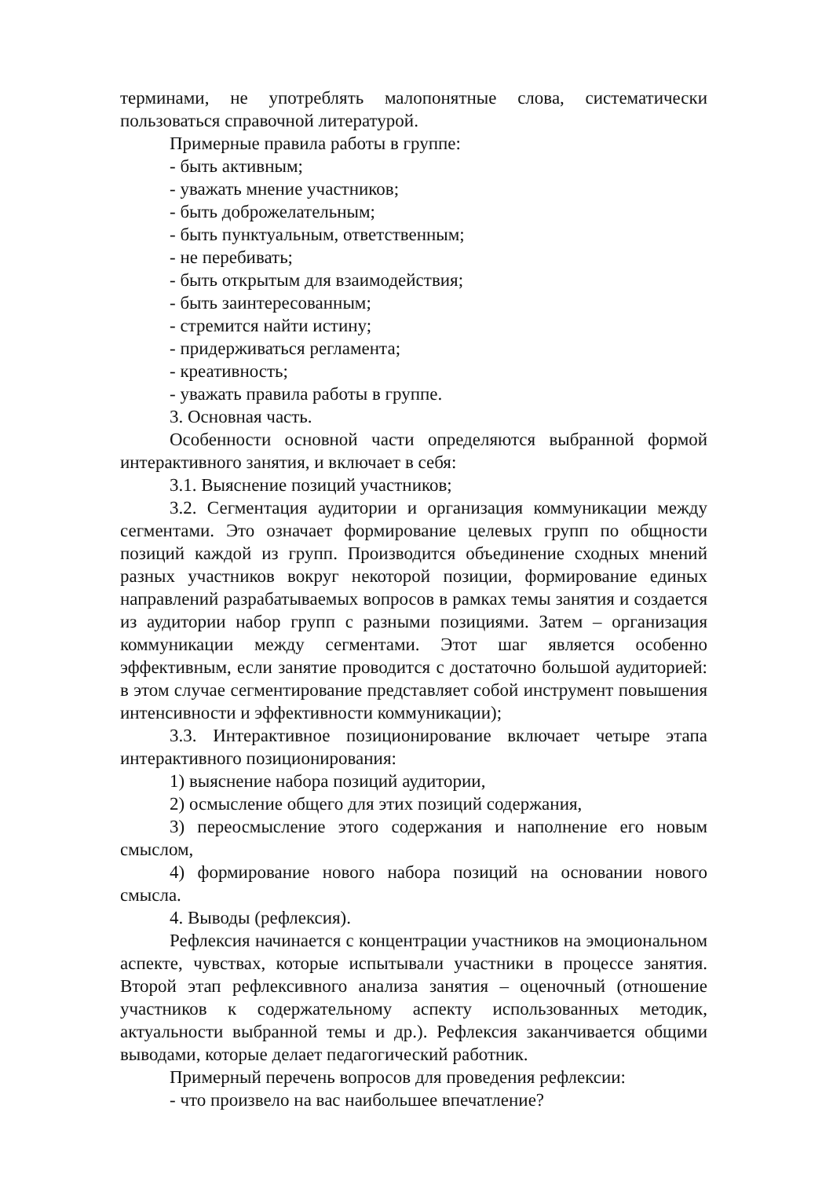терминами, не употреблять малопонятные слова, систематически пользоваться справочной литературой.
Примерные правила работы в группе:
- быть активным;
- уважать мнение участников;
- быть доброжелательным;
- быть пунктуальным, ответственным;
- не перебивать;
- быть открытым для взаимодействия;
- быть заинтересованным;
- стремится найти истину;
- придерживаться регламента;
- креативность;
- уважать правила работы в группе.
3. Основная часть.
Особенности основной части определяются выбранной формой интерактивного занятия, и включает в себя:
3.1. Выяснение позиций участников;
3.2. Сегментация аудитории и организация коммуникации между сегментами. Это означает формирование целевых групп по общности позиций каждой из групп. Производится объединение сходных мнений разных участников вокруг некоторой позиции, формирование единых направлений разрабатываемых вопросов в рамках темы занятия и создается из аудитории набор групп с разными позициями. Затем – организация коммуникации между сегментами. Этот шаг является особенно эффективным, если занятие проводится с достаточно большой аудиторией: в этом случае сегментирование представляет собой инструмент повышения интенсивности и эффективности коммуникации);
3.3. Интерактивное позиционирование включает четыре этапа интерактивного позиционирования:
1) выяснение набора позиций аудитории,
2) осмысление общего для этих позиций содержания,
3) переосмысление этого содержания и наполнение его новым смыслом,
4) формирование нового набора позиций на основании нового смысла.
4. Выводы (рефлексия).
Рефлексия начинается с концентрации участников на эмоциональном аспекте, чувствах, которые испытывали участники в процессе занятия. Второй этап рефлексивного анализа занятия – оценочный (отношение участников к содержательному аспекту использованных методик, актуальности выбранной темы и др.). Рефлексия заканчивается общими выводами, которые делает педагогический работник.
Примерный перечень вопросов для проведения рефлексии:
- что произвело на вас наибольшее впечатление?